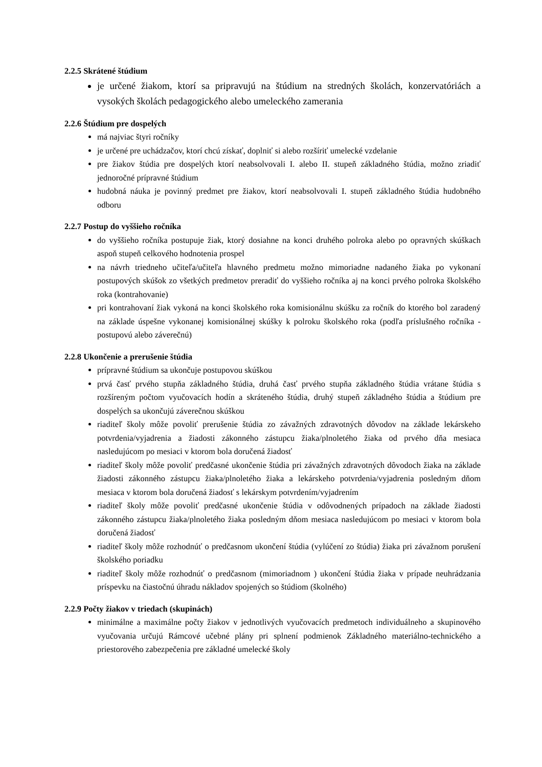2.2.5 Skrátené štúdium
je určené žiakom, ktorí sa pripravujú na štúdium na stredných školách, konzervatóriách a vysokých školách pedagogického alebo umeleckého zamerania
2.2.6 Štúdium pre dospelých
má najviac štyri ročníky
je určené pre uchádzačov, ktorí chcú získať, doplniť si alebo rozšíriť umelecké vzdelanie
pre žiakov štúdia pre dospelých ktorí neabsolvovali I. alebo II. stupeň základného štúdia, možno zriadiť jednoročné prípravné štúdium
hudobná náuka je povinný predmet pre žiakov, ktorí neabsolvovali I. stupeň základného štúdia hudobného odboru
2.2.7 Postup do vyššieho ročníka
do vyššieho ročníka postupuje žiak, ktorý dosiahne na konci druhého polroka alebo po opravných skúškach aspoň stupeň celkového hodnotenia prospel
na návrh triedneho učiteľa/učiteľa hlavného predmetu možno mimoriadne nadaného žiaka po vykonaní postupových skúšok zo všetkých predmetov preradiť do vyššieho ročníka aj na konci prvého polroka školského roka (kontrahovanie)
pri kontrahovaní žiak vykoná na konci školského roka komisionálnu skúšku za ročník do ktorého bol zaradený na základe úspešne vykonanej komisionálnej skúšky k polroku školského roka (podľa príslušného ročníka - postupovú alebo záverečnú)
2.2.8 Ukončenie a prerušenie štúdia
prípravné štúdium sa ukončuje postupovou skúškou
prvá časť prvého stupňa základného štúdia, druhá časť prvého stupňa základného štúdia vrátane štúdia s rozšíreným počtom vyučovacích hodín a skráteného štúdia, druhý stupeň základného štúdia a štúdium pre dospelých sa ukončujú záverečnou skúškou
riaditeľ školy môže povoliť prerušenie štúdia zo závažných zdravotných dôvodov na základe lekárskeho potvrdenia/vyjadrenia a žiadosti zákonného zástupcu žiaka/plnoletého žiaka od prvého dňa mesiaca nasledujúcom po mesiaci v ktorom bola doručená žiadosť
riaditeľ školy môže povoliť predčasné ukončenie štúdia pri závažných zdravotných dôvodoch žiaka na základe žiadosti zákonného zástupcu žiaka/plnoletého žiaka a lekárskeho potvrdenia/vyjadrenia posledným dňom mesiaca v ktorom bola doručená žiadosť s lekárskym potvrdením/vyjadrením
riaditeľ školy môže povoliť predčasné ukončenie štúdia v odôvodnených prípadoch na základe žiadosti zákonného zástupcu žiaka/plnoletého žiaka posledným dňom mesiaca nasledujúcom po mesiaci v ktorom bola doručená žiadosť
riaditeľ školy môže rozhodnúť o predčasnom ukončení štúdia (vylúčení zo štúdia) žiaka pri závažnom porušení školského poriadku
riaditeľ školy môže rozhodnúť o predčasnom (mimoriadnom ) ukončení štúdia žiaka v prípade neuhrádzania príspevku na čiastočnú úhradu nákladov spojených so štúdiom (školného)
2.2.9 Počty žiakov v triedach (skupinách)
minimálne a maximálne počty žiakov v jednotlivých vyučovacích predmetoch individuálneho a skupinového vyučovania určujú Rámcové učebné plány pri splnení podmienok Základného materiálno-technického a priestorového zabezpečenia pre základné umelecké školy